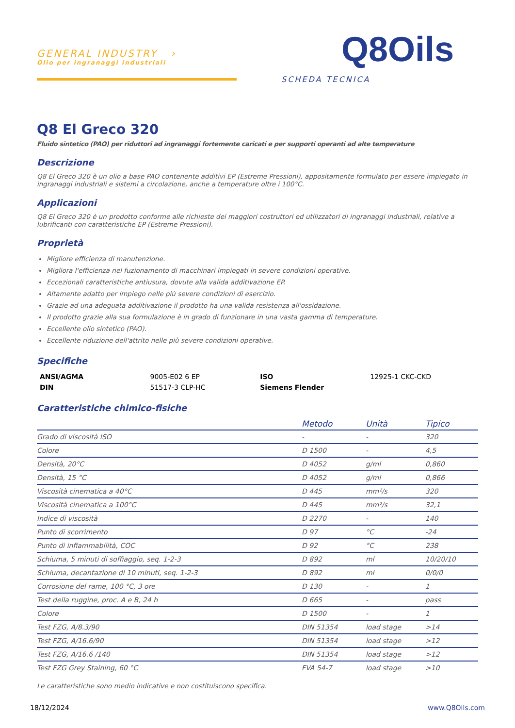GENERAL INDUSTRY ›
Olio per ingranaggi industriali
Q8Oils
SCHEDA TECNICA
Q8 El Greco 320
Fluido sintetico (PAO) per riduttori ad ingranaggi fortemente caricati e per supporti operanti ad alte temperature
Descrizione
Q8 El Greco 320 è un olio a base PAO contenente additivi EP (Estreme Pressioni), appositamente formulato per essere impiegato in ingranaggi industriali e sistemi a circolazione, anche a temperature oltre i 100°C.
Applicazioni
Q8 El Greco 320 è un prodotto conforme alle richieste dei maggiori costruttori ed utilizzatori di ingranaggi industriali, relative a lubrificanti con caratteristiche EP (Estreme Pressioni).
Proprietà
Migliore efficienza di manutenzione.
Migliora l'efficienza nel fuzionamento di macchinari impiegati in severe condizioni operative.
Eccezionali caratteristiche antiusura, dovute alla valida additivazione EP.
Altamente adatto per impiego nelle più severe condizioni di esercizio.
Grazie ad una adeguata additivazione il prodotto ha una valida resistenza all'ossidazione.
Il prodotto grazie alla sua formulazione è in grado di funzionare in una vasta gamma di temperature.
Eccellente olio sintetico (PAO).
Eccellente riduzione dell'attrito nelle più severe condizioni operative.
Specifiche
| ANSI/AGMA | 9005-E02 6 EP | ISO | 12925-1 CKC-CKD |
| DIN | 51517-3 CLP-HC | Siemens Flender | |
Caratteristiche chimico-fisiche
| | Metodo | Unità | Tipico |
| --- | --- | --- | --- |
| Grado di viscosità ISO | - | - | 320 |
| Colore | D 1500 | - | 4,5 |
| Densità, 20°C | D 4052 | g/ml | 0,860 |
| Densità, 15 °C | D 4052 | g/ml | 0,866 |
| Viscosità cinematica a 40°C | D 445 | mm²/s | 320 |
| Viscosità cinematica a 100°C | D 445 | mm²/s | 32,1 |
| Indice di viscosità | D 2270 | - | 140 |
| Punto di scorrimento | D 97 | °C | -24 |
| Punto di infiammabilità, COC | D 92 | °C | 238 |
| Schiuma, 5 minuti di soffiaggio, seq. 1-2-3 | D 892 | ml | 10/20/10 |
| Schiuma, decantazione di 10 minuti, seq. 1-2-3 | D 892 | ml | 0/0/0 |
| Corrosione del rame, 100 °C, 3 ore | D 130 | - | 1 |
| Test della ruggine, proc. A e B, 24 h | D 665 | - | pass |
| Colore | D 1500 | - | 1 |
| Test FZG, A/8.3/90 | DIN 51354 | load stage | >14 |
| Test FZG, A/16.6/90 | DIN 51354 | load stage | >12 |
| Test FZG, A/16.6 /140 | DIN 51354 | load stage | >12 |
| Test FZG Grey Staining, 60 °C | FVA 54-7 | load stage | >10 |
Le caratteristiche sono medio indicative e non costituiscono specifica.
18/12/2024 www.Q8Oils.com